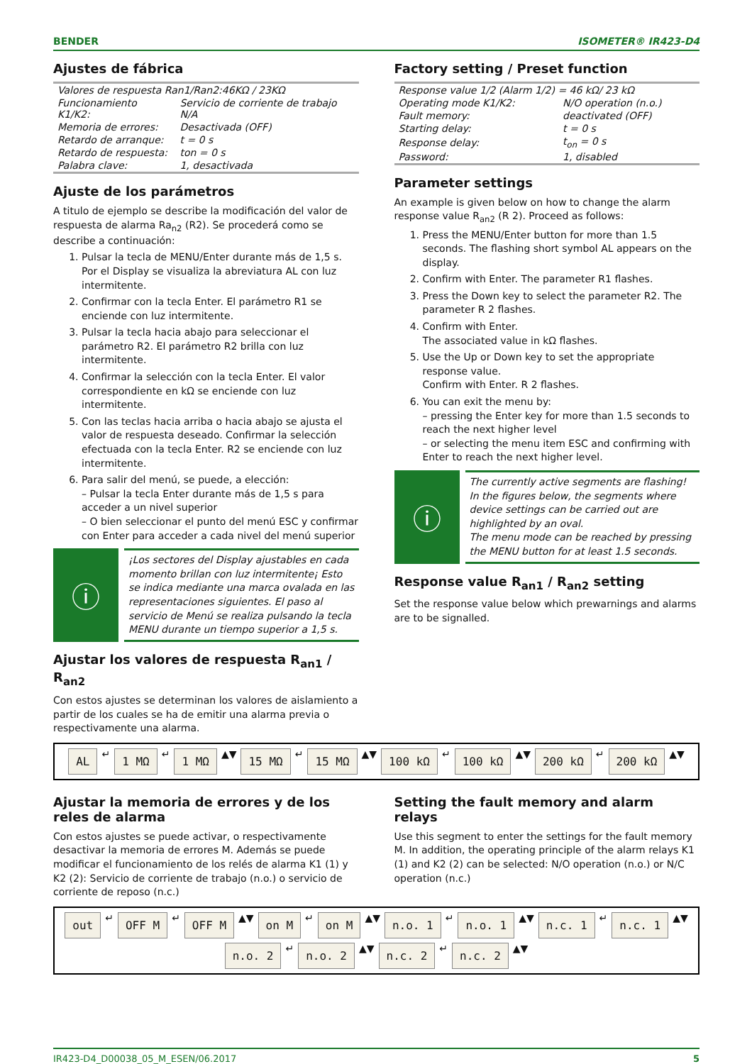BENDER ISOMETER® IR423-D4
Ajustes de fábrica
| Valores de respuesta Ran1/Ran2:46KΩ / 23KΩ | |
| Funcionamiento K1/K2: | Servicio de corriente de trabajo N/A |
| Memoria de errores: | Desactivada (OFF) |
| Retardo de arranque: | t = 0 s |
| Retardo de respuesta: | ton = 0 s |
| Palabra clave: | 1, desactivada |
Ajuste de los parámetros
A titulo de ejemplo se describe la modificación del valor de respuesta de alarma Ra<sub>n2</sub> (R2). Se procederá como se describe a continuación:
1. Pulsar la tecla de MENU/Enter durante más de 1,5 s. Por el Display se visualiza la abreviatura AL con luz intermitente.
2. Confirmar con la tecla Enter. El parámetro R1 se enciende con luz intermitente.
3. Pulsar la tecla hacia abajo para seleccionar el parámetro R2. El parámetro R2 brilla con luz intermitente.
4. Confirmar la selección con la tecla Enter. El valor correspondiente en kΩ se enciende con luz intermitente.
5. Con las teclas hacia arriba o hacia abajo se ajusta el valor de respuesta deseado. Confirmar la selección efectuada con la tecla Enter. R2 se enciende con luz intermitente.
6. Para salir del menú, se puede, a elección:
– Pulsar la tecla Enter durante más de 1,5 s para acceder a un nivel superior
– O bien seleccionar el punto del menú ESC y confirmar con Enter para acceder a cada nivel del menú superior
ⓘ
¡Los sectores del Display ajustables en cada momento brillan con luz intermitente¡ Esto se indica mediante una marca ovalada en las representaciones siguientes. El paso al servicio de Menú se realiza pulsando la tecla MENU durante un tiempo superior a 1,5 s.
Ajustar los valores de respuesta R<sub>an1</sub> / R<sub>an2</sub>
Con estos ajustes se determinan los valores de aislamiento a partir de los cuales se ha de emitir una alarma previa o respectivamente una alarma.
Factory setting / Preset function
| Response value 1/2 (Alarm 1/2) = 46 kΩ/ 23 kΩ | |
| Operating mode K1/K2: | N/O operation (n.o.) |
| Fault memory: | deactivated (OFF) |
| Starting delay: | t = 0 s |
| Response delay: | t<sub>on</sub> = 0 s |
| Password: | 1, disabled |
Parameter settings
An example is given below on how to change the alarm response value R<sub>an2</sub> (R 2). Proceed as follows:
1. Press the MENU/Enter button for more than 1.5 seconds. The flashing short symbol AL appears on the display.
2. Confirm with Enter. The parameter R1 flashes.
3. Press the Down key to select the parameter R2. The parameter R 2 flashes.
4. Confirm with Enter.
The associated value in kΩ flashes.
5. Use the Up or Down key to set the appropriate response value.
Confirm with Enter. R 2 flashes.
6. You can exit the menu by:
– pressing the Enter key for more than 1.5 seconds to reach the next higher level
– or selecting the menu item ESC and confirming with Enter to reach the next higher level.
ⓘ
The currently active segments are flashing! In the figures below, the segments where device settings can be carried out are highlighted by an oval.
The menu mode can be reached by pressing the MENU button for at least 1.5 seconds.
Response value R<sub>an1</sub> / R<sub>an2</sub> setting
Set the response value below which prewarnings and alarms are to be signalled.
AL ↵ 1 MΩ ↵ 1 MΩ ▲▼ 15 MΩ ↵ 15 MΩ ▲▼ 100 kΩ ↵ 100 kΩ ▲▼ 200 kΩ ↵ 200 kΩ ▲▼
Ajustar la memoria de errores y de los reles de alarma
Con estos ajustes se puede activar, o respectivamente desactivar la memoria de errores M. Además se puede modificar el funcionamiento de los relés de alarma K1 (1) y K2 (2): Servicio de corriente de trabajo (n.o.) o servicio de corriente de reposo (n.c.)
Setting the fault memory and alarm relays
Use this segment to enter the settings for the fault memory M. In addition, the operating principle of the alarm relays K1 (1) and K2 (2) can be selected: N/O operation (n.o.) or N/C operation (n.c.)
out ↵ OFF M ↵ OFF M ▲▼ on M ↵ on M ▲▼ n.o. 1 ↵ n.o. 1 ▲▼ n.c. 1 ↵ n.c. 1 ▲▼ n.o. 2 ↵ n.o. 2 ▲▼ n.c. 2 ↵ n.c. 2 ▲▼
IR423-D4_D00038_05_M_ESEN/06.2017 5